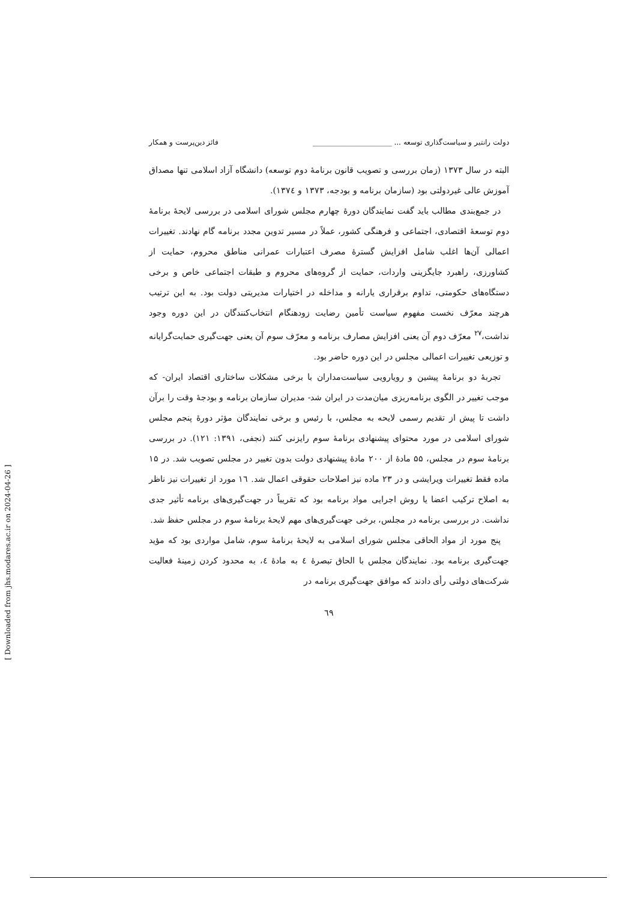دولت رانتیر و سیاست‌گذاری توسعه ... ______________________ فائز دین‌پرست و همکار
البته در سال ۱۳۷۳ (زمان بررسی و تصویب قانون برنامهٔ دوم توسعه) دانشگاه آزاد اسلامی تنها مصداق آموزش عالی غیردولتی بود (سازمان برنامه و بودجه، ۱۳۷۳ و ۱۳۷٤).
در جمع‌بندی مطالب باید گفت نمایندگان دورهٔ چهارم مجلس شورای اسلامی در بررسی لایحهٔ برنامهٔ دوم توسعهٔ اقتصادی، اجتماعی و فرهنگی کشور، عملاً در مسیر تدوین مجدد برنامه گام نهادند. تغییرات اعمالی آن‌ها اغلب شامل افزایش گسترهٔ مصرف اعتبارات عمرانی مناطق محروم، حمایت از کشاورزی، راهبرد جایگزینی واردات، حمایت از گروه‌های محروم و طبقات اجتماعی خاص و برخی دستگاه‌های حکومتی، تداوم برقراری یارانه و مداخله در اختیارات مدیریتی دولت بود. به این ترتیب هرچند معرّف نخست مفهوم سیاست تأمین رضایت زودهنگام انتخاب‌کنندگان در این دوره وجود نداشت،<sup>۲۷</sup> معرّف دوم آن یعنی افزایش مصارف برنامه و معرّف سوم آن یعنی جهت‌گیری حمایت‌گرایانه و توزیعی تغییرات اعمالی مجلس در این دوره حاضر بود.
تجربهٔ دو برنامهٔ پیشین و رویارویی سیاست‌مداران با برخی مشکلات ساختاری اقتصاد ایران- که موجب تغییر در الگوی برنامه‌ریزی میان‌مدت در ایران شد- مدیران سازمان برنامه و بودجهٔ وقت را برآن داشت تا پیش از تقدیم رسمی لایحه به مجلس، با رئیس و برخی نمایندگان مؤثر دورهٔ پنجم مجلس شورای اسلامی در مورد محتوای پیشنهادی برنامهٔ سوم رایزنی کنند (نجفی، ۱۳۹۱: ۱۲۱). در بررسی برنامهٔ سوم در مجلس، ۵۵ مادهٔ از ۲۰۰ مادهٔ پیشنهادی دولت بدون تغییر در مجلس تصویب شد. در ۱۵ ماده فقط تغییرات ویرایشی و در ۲۳ ماده نیز اصلاحات حقوقی اعمال شد. ۱٦ مورد از تغییرات نیز ناظر به اصلاح ترکیب اعضا یا روش اجرایی مواد برنامه بود که تقریباً در جهت‌گیری‌های برنامه تأثیر جدی نداشت. در بررسی برنامه در مجلس، برخی جهت‌گیری‌های مهم لایحهٔ برنامهٔ سوم در مجلس حفظ شد.
پنج مورد از مواد الحاقی مجلس شورای اسلامی به لایحهٔ برنامهٔ سوم، شامل مواردی بود که مؤید جهت‌گیری برنامه بود. نمایندگان مجلس با الحاق تبصرهٔ ٤ به مادهٔ ٤، به محدود کردن زمینهٔ فعالیت شرکت‌های دولتی رأی دادند که موافق جهت‌گیری برنامه در
٦٩
[ Downloaded from jhs.modares.ac.ir on 2024-04-26 ]